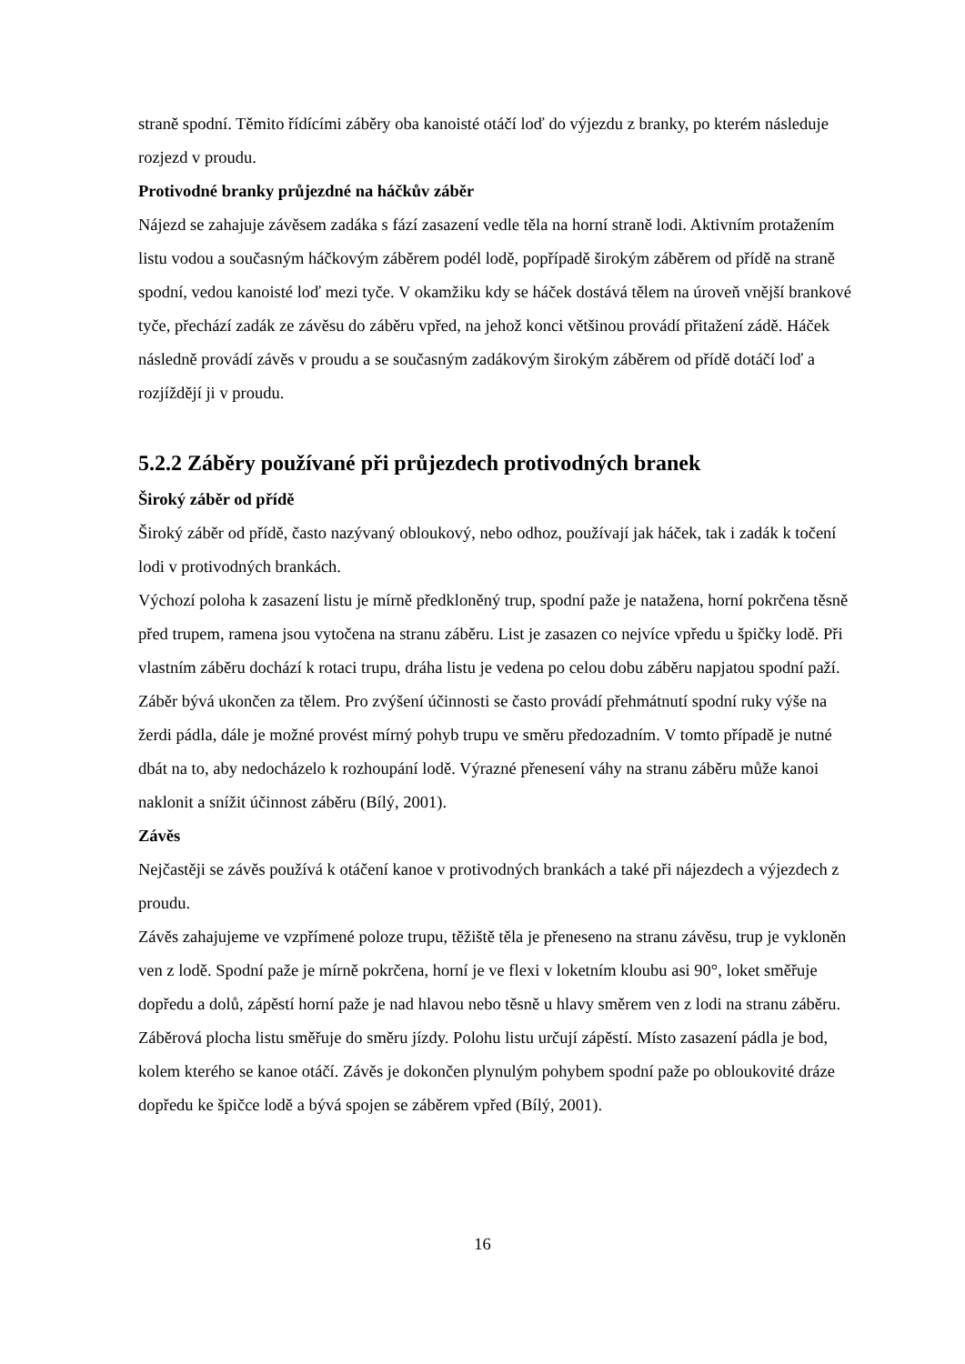straně spodní. Těmito řídícími záběry oba kanoisté otáčí loď do výjezdu z branky, po kterém následuje rozjezd v proudu.
Protivodné branky průjezdné na háčkův záběr
Nájezd se zahajuje závěsem zadáka s fází zasazení vedle těla na horní straně lodi. Aktivním protažením listu vodou a současným háčkovým záběrem podél lodě, popřípadě širokým záběrem od přídě na straně spodní, vedou kanoisté loď mezi tyče. V okamžiku kdy se háček dostává tělem na úroveň vnější brankové tyče, přechází zadák ze závěsu do záběru vpřed, na jehož konci většinou provádí přitažení zádě. Háček následně provádí závěs v proudu a se současným zadákovým širokým záběrem od přídě dotáčí loď a rozjíždějí ji v proudu.
5.2.2 Záběry používané při průjezdech protivodných branek
Široký záběr od přídě
Široký záběr od přídě, často nazývaný obloukový, nebo odhoz, používají jak háček, tak i zadák k točení lodi v protivodných brankách.
Výchozí poloha k zasazení listu je mírně předkloněný trup, spodní paže je natažena, horní pokrčena těsně před trupem, ramena jsou vytočena na stranu záběru. List je zasazen co nejvíce vpředu u špičky lodě. Při vlastním záběru dochází k rotaci trupu, dráha listu je vedena po celou dobu záběru napjatou spodní paží. Záběr bývá ukončen za tělem. Pro zvýšení účinnosti se často provádí přehmátnutí spodní ruky výše na žerdi pádla, dále je možné provést mírný pohyb trupu ve směru předozadním. V tomto případě je nutné dbát na to, aby nedocházelo k rozhoupání lodě. Výrazné přenesení váhy na stranu záběru může kanoi naklonit a snížit účinnost záběru (Bílý, 2001).
Závěs
Nejčastěji se závěs používá k otáčení kanoe v protivodných brankách a také při nájezdech a výjezdech z proudu.
Závěs zahajujeme ve vzpřímené poloze trupu, těžiště těla je přeneseno na stranu závěsu, trup je vykloněn ven z lodě. Spodní paže je mírně pokrčena, horní je ve flexi v loketním kloubu asi 90°, loket směřuje dopředu a dolů, zápěstí horní paže je nad hlavou nebo těsně u hlavy směrem ven z lodi na stranu záběru. Záběrová plocha listu směřuje do směru jízdy. Polohu listu určují zápěstí. Místo zasazení pádla je bod, kolem kterého se kanoe otáčí. Závěs je dokončen plynulým pohybem spodní paže po obloukovité dráze dopředu ke špičce lodě a bývá spojen se záběrem vpřed (Bílý, 2001).
16